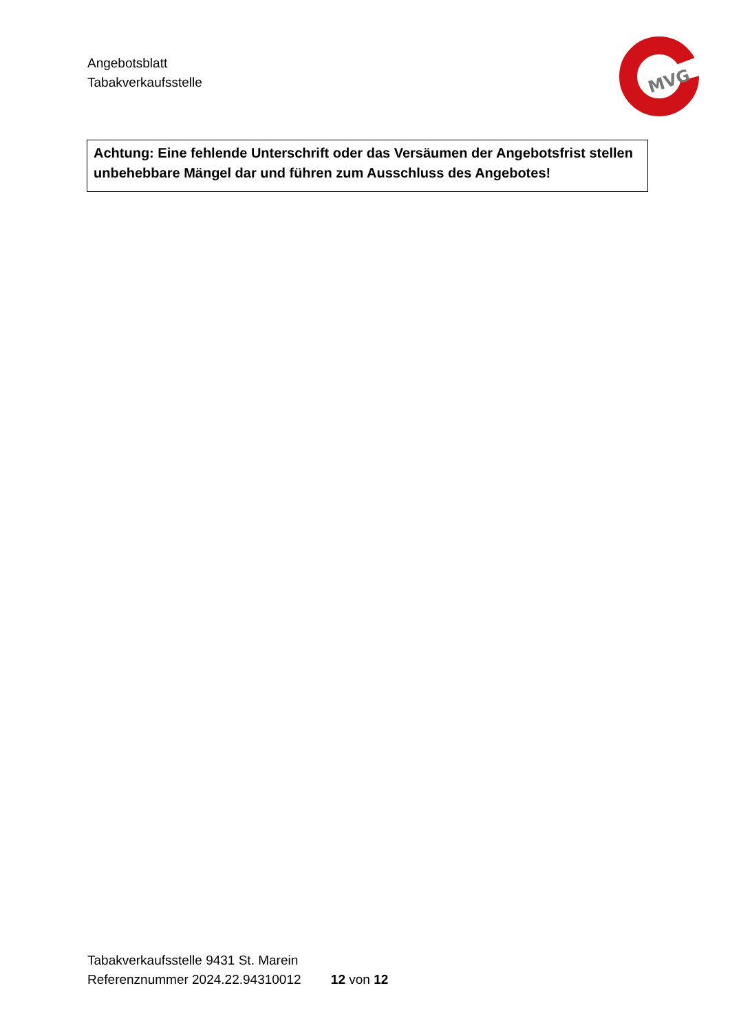Angebotsblatt
Tabakverkaufsstelle
MVG
Achtung: Eine fehlende Unterschrift oder das Versäumen der Angebotsfrist stellen unbehebbare Mängel dar und führen zum Ausschluss des Angebotes!
Tabakverkaufsstelle 9431 St. Marein
Referenznummer 2024.22.94310012 12 von 12